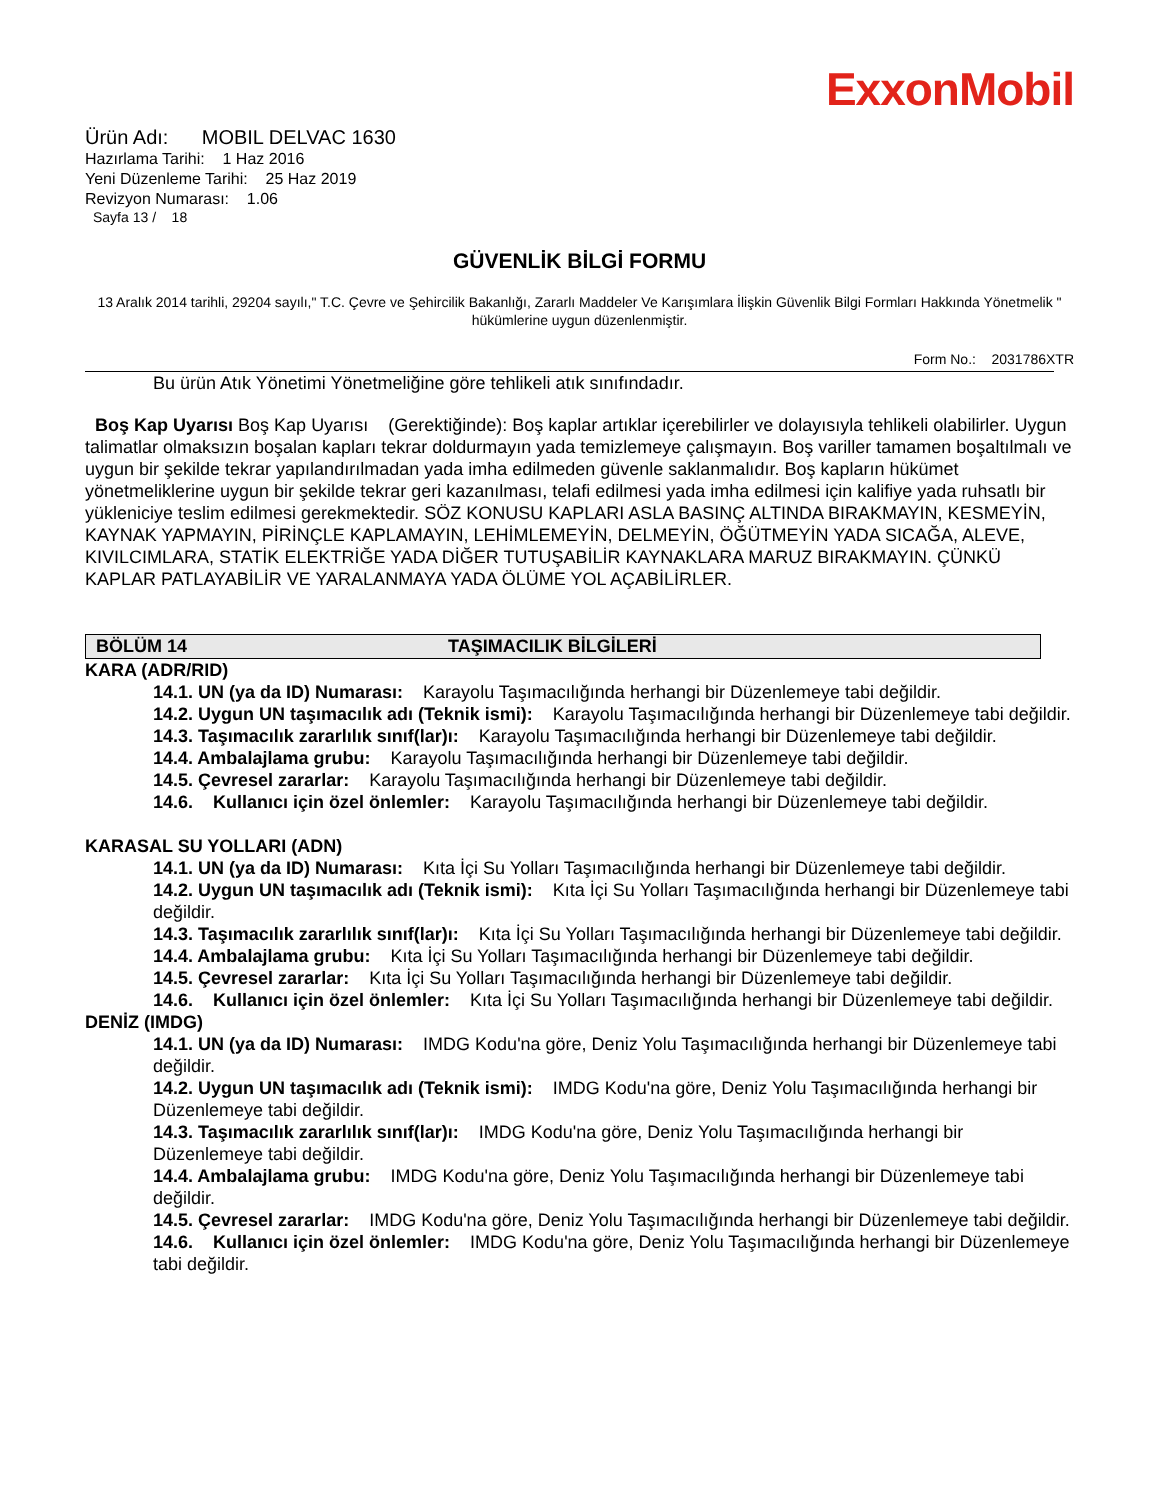ExxonMobil
Ürün Adı: MOBIL DELVAC 1630
Hazırlama Tarihi: 1 Haz 2016
Yeni Düzenleme Tarihi: 25 Haz 2019
Revizyon Numarası: 1.06
Sayfa 13 / 18
GÜVENLİK BİLGİ FORMU
13 Aralık 2014 tarihli, 29204 sayılı," T.C. Çevre ve Şehircilik Bakanlığı, Zararlı Maddeler Ve Karışımlara İlişkin Güvenlik Bilgi Formları Hakkında Yönetmelik " hükümlerine uygun düzenlenmiştir.
Form No.: 2031786XTR
Bu ürün Atık Yönetimi Yönetmeliğine göre tehlikeli atık sınıfındadır.
Boş Kap Uyarısı Boş Kap Uyarısı (Gerektiğinde): Boş kaplar artıklar içerebilirler ve dolayısıyla tehlikeli olabilirler. Uygun talimatlar olmaksızın boşalan kapları tekrar doldurmayın yada temizlemeye çalışmayın. Boş variller tamamen boşaltılmalı ve uygun bir şekilde tekrar yapılandırılmadan yada imha edilmeden güvenle saklanmalıdır. Boş kapların hükümet yönetmeliklerine uygun bir şekilde tekrar geri kazanılması, telafi edilmesi yada imha edilmesi için kalifiye yada ruhsatlı bir yükleniciye teslim edilmesi gerekmektedir. SÖZ KONUSU KAPLARI ASLA BASINÇ ALTINDA BIRAKMAYIN, KESMEYİN, KAYNAK YAPMAYIN, PİRİNÇLE KAPLAMAYIN, LEHİMLEMEYİN, DELMEYİN, ÖĞÜTMEYİN YADA SICAĞA, ALEVE, KIVILCIMLARA, STATİK ELEKTRİĞE YADA DİĞER TUTUŞABİLİR KAYNAKLARA MARUZ BIRAKMAYIN. ÇÜNKÜ KAPLAR PATLAYABİLİR VE YARALANMAYA YADA ÖLÜME YOL AÇABİLİRLER.
BÖLÜM 14 TAŞIMACILIK BİLGİLERİ
KARA (ADR/RID)
14.1. UN (ya da ID) Numarası: Karayolu Taşımacılığında herhangi bir Düzenlemeye tabi değildir.
14.2. Uygun UN taşımacılık adı (Teknik ismi): Karayolu Taşımacılığında herhangi bir Düzenlemeye tabi değildir.
14.3. Taşımacılık zararlılık sınıf(lar)ı: Karayolu Taşımacılığında herhangi bir Düzenlemeye tabi değildir.
14.4. Ambalajlama grubu: Karayolu Taşımacılığında herhangi bir Düzenlemeye tabi değildir.
14.5. Çevresel zararlar: Karayolu Taşımacılığında herhangi bir Düzenlemeye tabi değildir.
14.6. Kullanıcı için özel önlemler: Karayolu Taşımacılığında herhangi bir Düzenlemeye tabi değildir.
KARASAL SU YOLLARI (ADN)
14.1. UN (ya da ID) Numarası: Kıta İçi Su Yolları Taşımacılığında herhangi bir Düzenlemeye tabi değildir.
14.2. Uygun UN taşımacılık adı (Teknik ismi): Kıta İçi Su Yolları Taşımacılığında herhangi bir Düzenlemeye tabi değildir.
14.3. Taşımacılık zararlılık sınıf(lar)ı: Kıta İçi Su Yolları Taşımacılığında herhangi bir Düzenlemeye tabi değildir.
14.4. Ambalajlama grubu: Kıta İçi Su Yolları Taşımacılığında herhangi bir Düzenlemeye tabi değildir.
14.5. Çevresel zararlar: Kıta İçi Su Yolları Taşımacılığında herhangi bir Düzenlemeye tabi değildir.
14.6. Kullanıcı için özel önlemler: Kıta İçi Su Yolları Taşımacılığında herhangi bir Düzenlemeye tabi değildir.
DENİZ (IMDG)
14.1. UN (ya da ID) Numarası: IMDG Kodu'na göre, Deniz Yolu Taşımacılığında herhangi bir Düzenlemeye tabi değildir.
14.2. Uygun UN taşımacılık adı (Teknik ismi): IMDG Kodu'na göre, Deniz Yolu Taşımacılığında herhangi bir Düzenlemeye tabi değildir.
14.3. Taşımacılık zararlılık sınıf(lar)ı: IMDG Kodu'na göre, Deniz Yolu Taşımacılığında herhangi bir Düzenlemeye tabi değildir.
14.4. Ambalajlama grubu: IMDG Kodu'na göre, Deniz Yolu Taşımacılığında herhangi bir Düzenlemeye tabi değildir.
14.5. Çevresel zararlar: IMDG Kodu'na göre, Deniz Yolu Taşımacılığında herhangi bir Düzenlemeye tabi değildir.
14.6. Kullanıcı için özel önlemler: IMDG Kodu'na göre, Deniz Yolu Taşımacılığında herhangi bir Düzenlemeye tabi değildir.